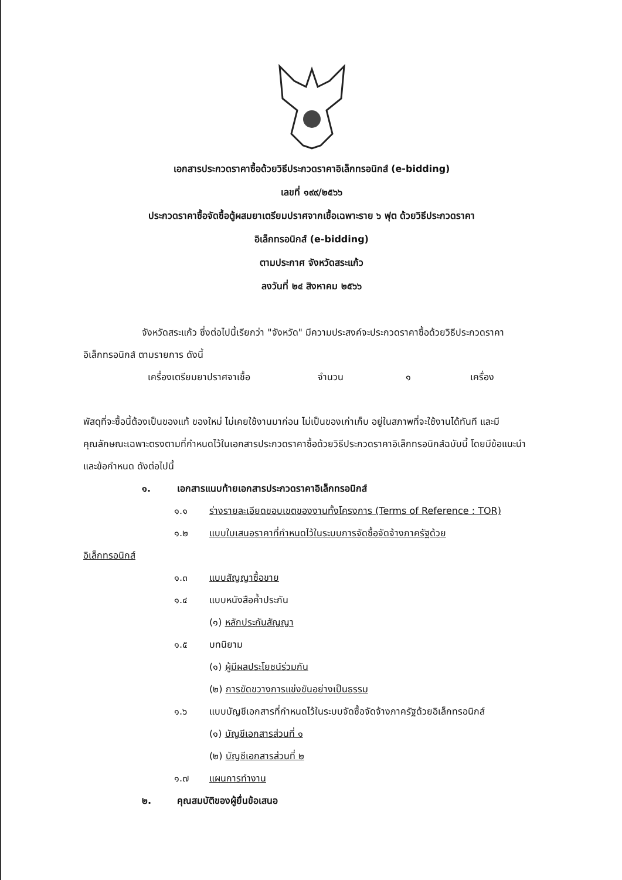เอกสารประกวดราคาซื้อด้วยวิธีประกวดราคาอิเล็กทรอนิกส์ (e-bidding)
เลขที่ ๑๙๙/๒๕๖๖
ประกวดราคาซื้อจัดซื้อตู้ผสมยาเตรียมปราศจากเชื้อเฉพาะราย ๖ ฟุต ด้วยวิธีประกวดราคา
อิเล็กทรอนิกส์ (e-bidding)
ตามประกาศ จังหวัดสระแก้ว
ลงวันที่ ๒๔ สิงหาคม ๒๕๖๖
จังหวัดสระแก้ว ซึ่งต่อไปนี้เรียกว่า "จังหวัด" มีความประสงค์จะประกวดราคาซื้อด้วยวิธีประกวดราคาอิเล็กทรอนิกส์ ตามรายการ ดังนี้
เครื่องเตรียมยาปราศจาเชื้อ จำนวน ๑ เครื่อง
พัสดุที่จะซื้อนี้ต้องเป็นของแท้ ของใหม่ ไม่เคยใช้งานมาก่อน ไม่เป็นของเก่าเก็บ อยู่ในสภาพที่จะใช้งานได้ทันที และมีคุณลักษณะเฉพาะตรงตามที่กำหนดไว้ในเอกสารประกวดราคาซื้อด้วยวิธีประกวดราคาอิเล็กทรอนิกส์ฉบับนี้ โดยมีข้อแนะนำและข้อกำหนด ดังต่อไปนี้
๑. เอกสารแนบท้ายเอกสารประกวดราคาอิเล็กทรอนิกส์
๑.๑ ร่างรายละเอียดขอบเขตของงานทั้งโครงการ (Terms of Reference : TOR)
๑.๒ แบบใบเสนอราคาที่กำหนดไว้ในระบบการจัดซื้อจัดจ้างภาครัฐด้วย
อิเล็กทรอนิกส์
๑.๓ แบบสัญญาซื้อขาย
๑.๔ แบบหนังสือค้ำประกัน
(๑) หลักประกันสัญญา
๑.๕ บทนิยาม
(๑) ผู้มีผลประโยชน์ร่วมกัน
(๒) การขัดขวางการแข่งขันอย่างเป็นธรรม
๑.๖ แบบบัญชีเอกสารที่กำหนดไว้ในระบบจัดซื้อจัดจ้างภาครัฐด้วยอิเล็กทรอนิกส์
(๑) บัญชีเอกสารส่วนที่ ๑
(๒) บัญชีเอกสารส่วนที่ ๒
๑.๗ แผนการทำงาน
๒. คุณสมบัติของผู้ยื่นข้อเสนอ